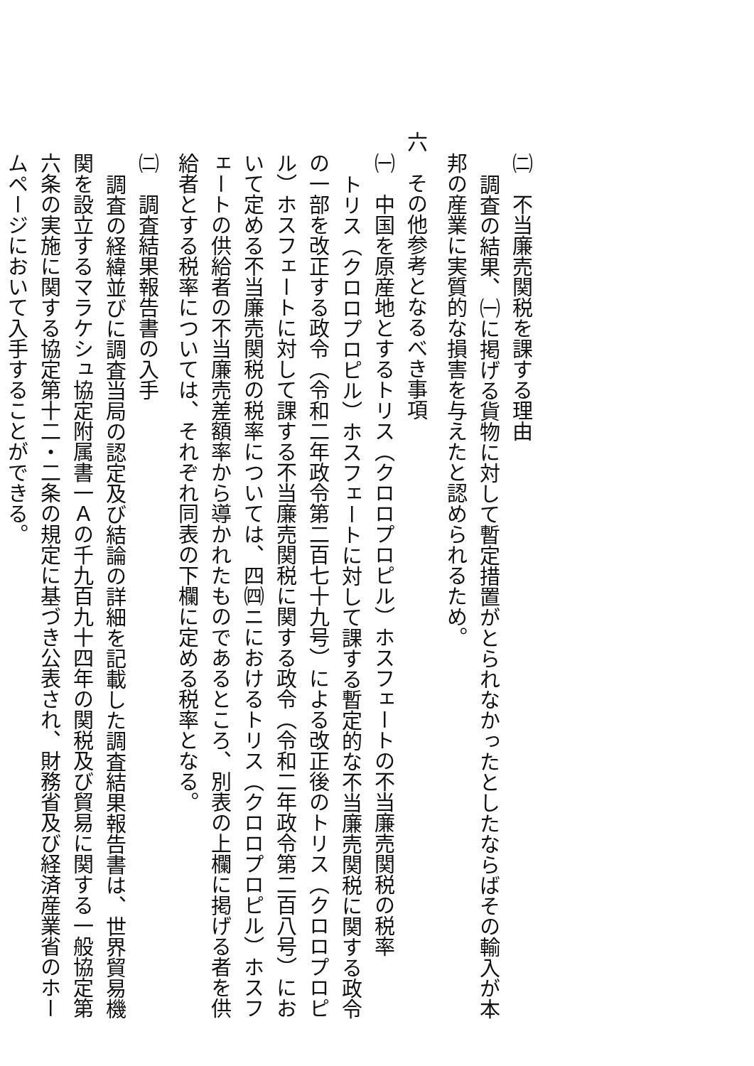㈡　不当廉売関税を課する理由
調査の結果、㈠に掲げる貨物に対して暫定措置がとられなかったとしたならばその輸入が本
邦の産業に実質的な損害を与えたと認められるため。
六　その他参考となるべき事項
㈠　中国を原産地とするトリス（クロロプロピル）ホスフェートの不当廉売関税の税率
トリス（クロロプロピル）ホスフェートに対して課する暫定的な不当廉売関税に関する政令
の一部を改正する政令（令和二年政令第二百七十九号）による改正後のトリス（クロロプロピ
ル）ホスフェートに対して課する不当廉売関税に関する政令（令和二年政令第二百八号）にお
いて定める不当廉売関税の税率については、四㈣ニにおけるトリス（クロロプロピル）ホスフ
ェートの供給者の不当廉売差額率から導かれたものであるところ、別表の上欄に掲げる者を供
給者とする税率については、それぞれ同表の下欄に定める税率となる。
㈡　調査結果報告書の入手
調査の経緯並びに調査当局の認定及び結論の詳細を記載した調査結果報告書は、世界貿易機
関を設立するマラケシュ協定附属書一Ａの千九百九十四年の関税及び貿易に関する一般協定第
六条の実施に関する協定第十二・二条の規定に基づき公表され、財務省及び経済産業省のホー
ムページにおいて入手することができる。